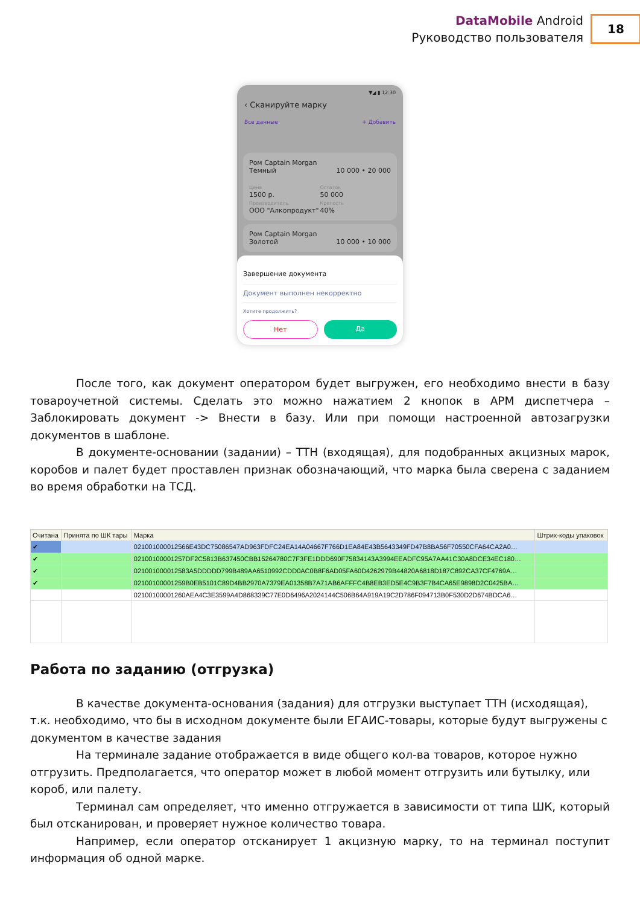DataMobile Android
Руководство пользователя
18
▼◢ ▮ 12:30
‹ Сканируйте марку
Все данные + Добавить
Ром Captain Morgan
Темный 10 000 • 20 000
Цена
1500 р.
Производитель
ООО "Алкопродукт"
Остаток
50 000
Крепость
40%
Ром Captain Morgan
Золотой 10 000 • 10 000
Завершение документа
Документ выполнен некорректно
Хотите продолжить?
Нет Да
После того, как документ оператором будет выгружен, его необходимо внести в базу товароучетной системы. Сделать это можно нажатием 2 кнопок в АРМ диспетчера – Заблокировать документ -> Внести в базу. Или при помощи настроенной автозагрузки документов в шаблоне.
В документе-основании (задании) – ТТН (входящая), для подобранных акцизных марок, коробов и палет будет проставлен признак обозначающий, что марка была сверена с заданием во время обработки на ТСД.
| Считана | Принята по ШК тары | Марка | Штрих-коды упаковок |
| --- | --- | --- | --- |
| ✔ | | 021001000012566E43DC75086547AD963FDFC24EA14A04667F766D1EA84E43B5643349FD47B8BA56F70550CFA64CA2A0… | |
| ✔ | | 02100100001257DF2C5813B637450CBB15264780C7F3FE1DDD690F75834143A3994EEADFC95A7AA41C30A8DCE34EC180… | |
| ✔ | | 021001000012583A5DDDDD799B489AA6510992CDD0AC0B8F6AD05FA60D4262979B44820A6818D187C892CA37CF4769A… | |
| ✔ | | 02100100001259B0EB5101C89D4BB2970A7379EA01358B7A71AB6AFFFC4B8EB3ED5E4C9B3F7B4CA65E9898D2C0425BA… | |
| | | 02100100001260AEA4C3E3599A4D868339C77E0D6496A2024144C506B64A919A19C2D786F094713B0F530D2D674BDCA6… | |
Работа по заданию (отгрузка)
В качестве документа-основания (задания) для отгрузки выступает ТТН (исходящая), т.к. необходимо, что бы в исходном документе были ЕГАИС-товары, которые будут выгружены с документом в качестве задания
На терминале задание отображается в виде общего кол-ва товаров, которое нужно отгрузить. Предполагается, что оператор может в любой момент отгрузить или бутылку, или короб, или палету.
Терминал сам определяет, что именно отгружается в зависимости от типа ШК, который был отсканирован, и проверяет нужное количество товара.
Например, если оператор отсканирует 1 акцизную марку, то на терминал поступит информация об одной марке.